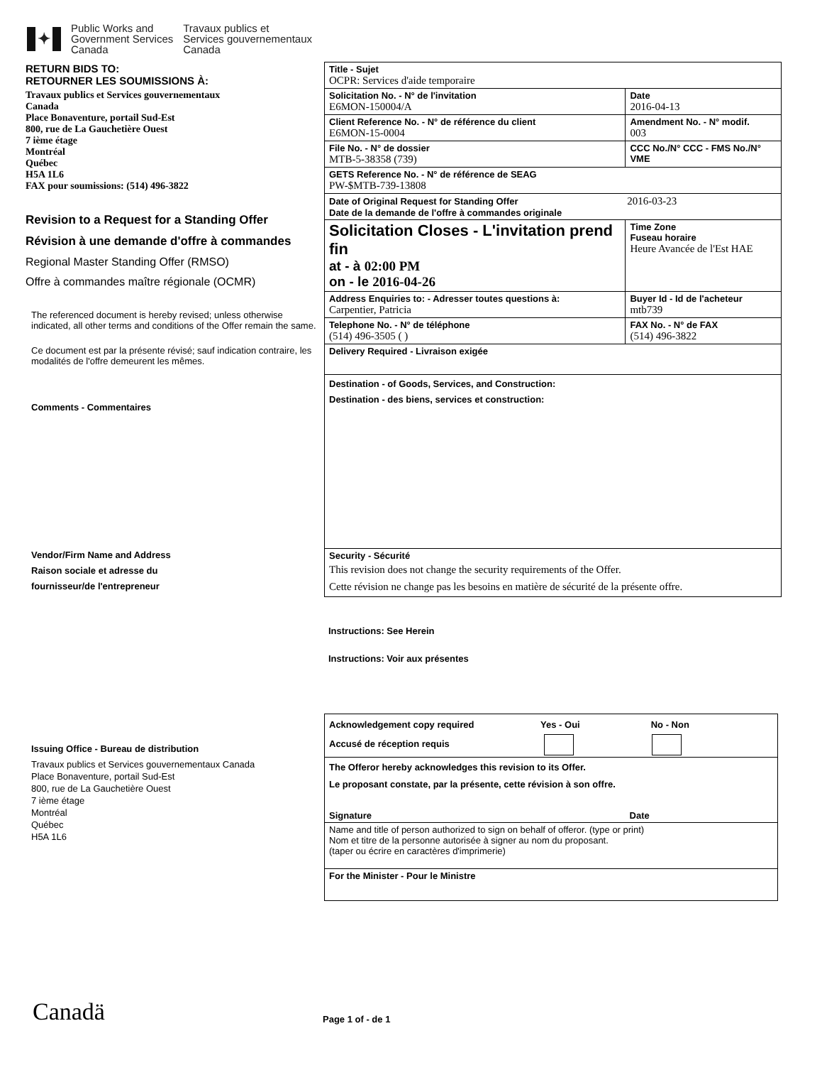✦
Public Works and
Government Services
Canada
Travaux publics et
Services gouvernementaux
Canada
RETURN BIDS TO:
RETOURNER LES SOUMISSIONS À:
Travaux publics et Services gouvernementaux
Canada
Place Bonaventure, portail Sud-Est
800, rue de La Gauchetière Ouest
7 ième étage
Montréal
Québec
H5A 1L6
FAX pour soumissions: (514) 496-3822
Revision to a Request for a Standing Offer
Révision à une demande d'offre à commandes
Regional Master Standing Offer (RMSO)
Offre à commandes maître régionale (OCMR)
The referenced document is hereby revised; unless otherwise indicated, all other terms and conditions of the Offer remain the same.
Ce document est par la présente révisé; sauf indication contraire, les modalités de l'offre demeurent les mêmes.
Comments - Commentaires
Vendor/Firm Name and Address
Raison sociale et adresse du
fournisseur/de l'entrepreneur
Issuing Office - Bureau de distribution
Travaux publics et Services gouvernementaux Canada
Place Bonaventure, portail Sud-Est
800, rue de La Gauchetière Ouest
7 ième étage
Montréal
Québec
H5A 1L6
| Title - Sujet OCPR: Services d'aide temporaire | | | |
| Solicitation No. - N° de l'invitation E6MON-150004/A | | | Date 2016-04-13 |
| Client Reference No. - N° de référence du client E6MON-15-0004 | | | Amendment No. - N° modif. 003 |
| File No. - N° de dossier MTB-5-38358 (739) | CCC No./N° CCC - FMS No./N° VME | | |
| GETS Reference No. - N° de référence de SEAG PW-$MTB-739-13808 | | | |
| Date of Original Request for Standing Offer 2016-03-23 Date de la demande de l'offre à commandes originale | | | |
| Solicitation Closes - L'invitation prend fin at - à 02:00 PM on - le 2016-04-26 | | | Time Zone Fuseau horaire Heure Avancée de l'Est HAE |
| Address Enquiries to: - Adresser toutes questions à: Carpentier, Patricia | | | Buyer Id - Id de l'acheteur mtb739 |
| Telephone No. - N° de téléphone (514) 496-3505 ( ) | | FAX No. - N° de FAX (514) 496-3822 | |
| Delivery Required - Livraison exigée | | | |
| Destination - of Goods, Services, and Construction: Destination - des biens, services et construction: | | | |
| Security - Sécurité This revision does not change the security requirements of the Offer. Cette révision ne change pas les besoins en matière de sécurité de la présente offre. | | | |
Instructions: See Herein
Instructions: Voir aux présentes
| Acknowledgement copy required Yes - Oui No - Non Accusé de réception requis |
| The Offeror hereby acknowledges this revision to its Offer. Le proposant constate, par la présente, cette révision à son offre. Signature Date |
| Name and title of person authorized to sign on behalf of offeror. (type or print) Nom et titre de la personne autorisée à signer au nom du proposant. (taper ou écrire en caractères d'imprimerie) |
| For the Minister - Pour le Ministre |
Canadä Page 1 of - de 1